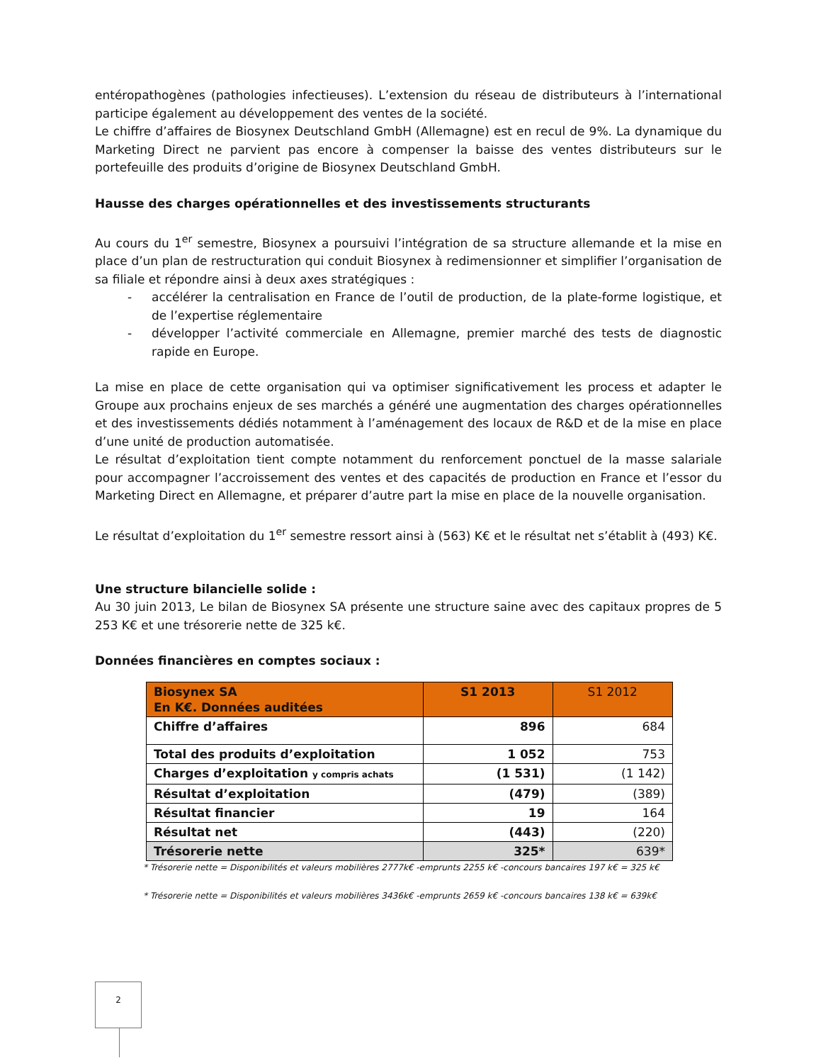entéropathogènes (pathologies infectieuses). L’extension du réseau de distributeurs à l’international participe également au développement des ventes de la société.
Le chiffre d’affaires de Biosynex Deutschland GmbH (Allemagne) est en recul de 9%. La dynamique du Marketing Direct ne parvient pas encore à compenser la baisse des ventes distributeurs sur le portefeuille des produits d’origine de Biosynex Deutschland GmbH.
Hausse des charges opérationnelles et des investissements structurants
Au cours du 1<sup>er</sup> semestre, Biosynex a poursuivi l’intégration de sa structure allemande et la mise en place d’un plan de restructuration qui conduit Biosynex à redimensionner et simplifier l’organisation de sa filiale et répondre ainsi à deux axes stratégiques :
- accélérer la centralisation en France de l’outil de production, de la plate-forme logistique, et de l’expertise réglementaire
- développer l’activité commerciale en Allemagne, premier marché des tests de diagnostic rapide en Europe.
La mise en place de cette organisation qui va optimiser significativement les process et adapter le Groupe aux prochains enjeux de ses marchés a généré une augmentation des charges opérationnelles et des investissements dédiés notamment à l’aménagement des locaux de R&D et de la mise en place d’une unité de production automatisée.
Le résultat d’exploitation tient compte notamment du renforcement ponctuel de la masse salariale pour accompagner l’accroissement des ventes et des capacités de production en France et l’essor du Marketing Direct en Allemagne, et préparer d’autre part la mise en place de la nouvelle organisation.
Le résultat d’exploitation du 1<sup>er</sup> semestre ressort ainsi à (563) K€ et le résultat net s’établit à (493) K€.
Une structure bilancielle solide :
Au 30 juin 2013, Le bilan de Biosynex SA présente une structure saine avec des capitaux propres de 5 253 K€ et une trésorerie nette de 325 k€.
Données financières en comptes sociaux :
| Biosynex SA En K€. Données auditées | S1 2013 | S1 2012 |
| --- | --- | --- |
| Chiffre d’affaires | 896 | 684 |
| Total des produits d’exploitation | 1 052 | 753 |
| Charges d’exploitation y compris achats | (1 531) | (1 142) |
| Résultat d’exploitation | (479) | (389) |
| Résultat financier | 19 | 164 |
| Résultat net | (443) | (220) |
| Trésorerie nette | 325* | 639* |
* Trésorerie nette = Disponibilités et valeurs mobilières 2777k€ -emprunts 2255 k€ -concours bancaires 197 k€ = 325 k€
* Trésorerie nette = Disponibilités et valeurs mobilières 3436k€ -emprunts 2659 k€ -concours bancaires 138 k€ = 639k€
2